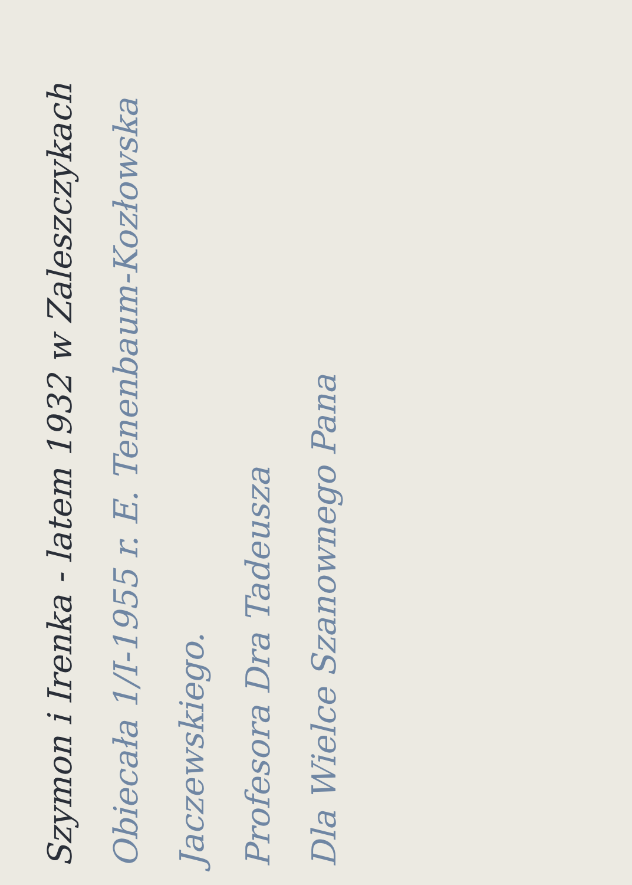Dla Wielce Szanownego Pana
Profesora Dra Tadeusza
Jaczewskiego.
Obiecała 1/I-1955 r. E. Tenenbaum-Kozłowska
Szymon i Irenka - latem 1932 w Zaleszczykach